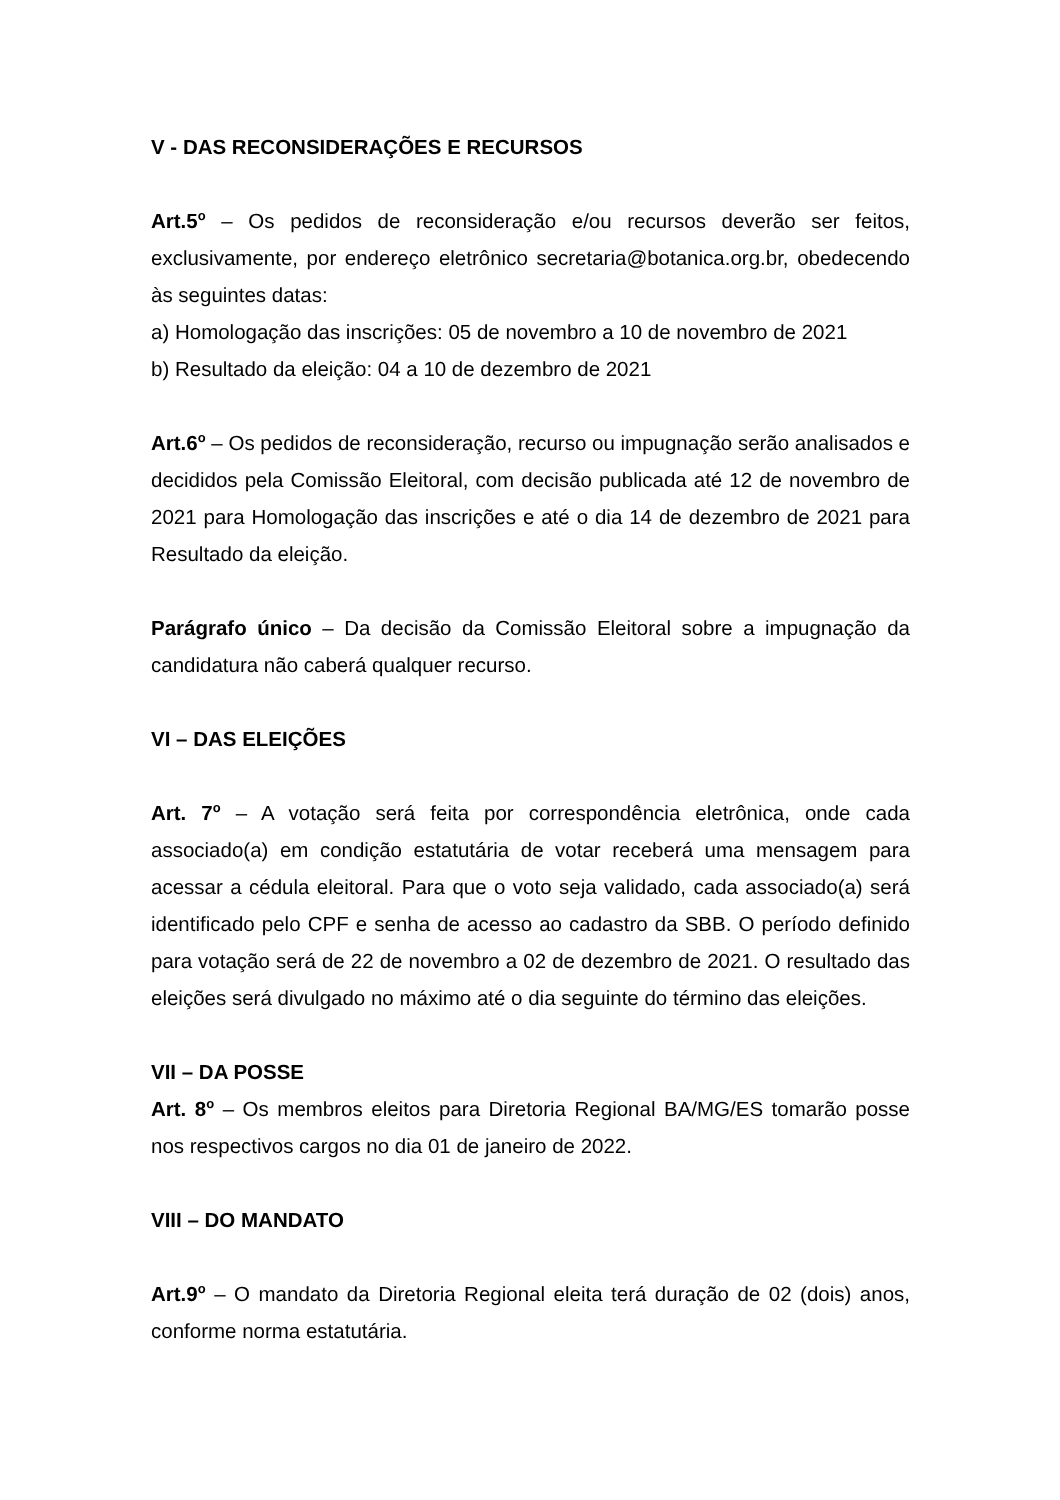V - DAS RECONSIDERAÇÕES E RECURSOS
Art.5<sup>o</sup> – Os pedidos de reconsideração e/ou recursos deverão ser feitos, exclusivamente, por endereço eletrônico secretaria@botanica.org.br, obedecendo às seguintes datas:
a) Homologação das inscrições: 05 de novembro a 10 de novembro de 2021
b) Resultado da eleição: 04 a 10 de dezembro de 2021
Art.6<sup>o</sup> – Os pedidos de reconsideração, recurso ou impugnação serão analisados e decididos pela Comissão Eleitoral, com decisão publicada até 12 de novembro de 2021 para Homologação das inscrições e até o dia 14 de dezembro de 2021 para Resultado da eleição.
Parágrafo único – Da decisão da Comissão Eleitoral sobre a impugnação da candidatura não caberá qualquer recurso.
VI – DAS ELEIÇÕES
Art. 7<sup>o</sup> – A votação será feita por correspondência eletrônica, onde cada associado(a) em condição estatutária de votar receberá uma mensagem para acessar a cédula eleitoral. Para que o voto seja validado, cada associado(a) será identificado pelo CPF e senha de acesso ao cadastro da SBB. O período definido para votação será de 22 de novembro a 02 de dezembro de 2021. O resultado das eleições será divulgado no máximo até o dia seguinte do término das eleições.
VII – DA POSSE
Art. 8<sup>o</sup> – Os membros eleitos para Diretoria Regional BA/MG/ES tomarão posse nos respectivos cargos no dia 01 de janeiro de 2022.
VIII – DO MANDATO
Art.9<sup>o</sup> – O mandato da Diretoria Regional eleita terá duração de 02 (dois) anos, conforme norma estatutária.